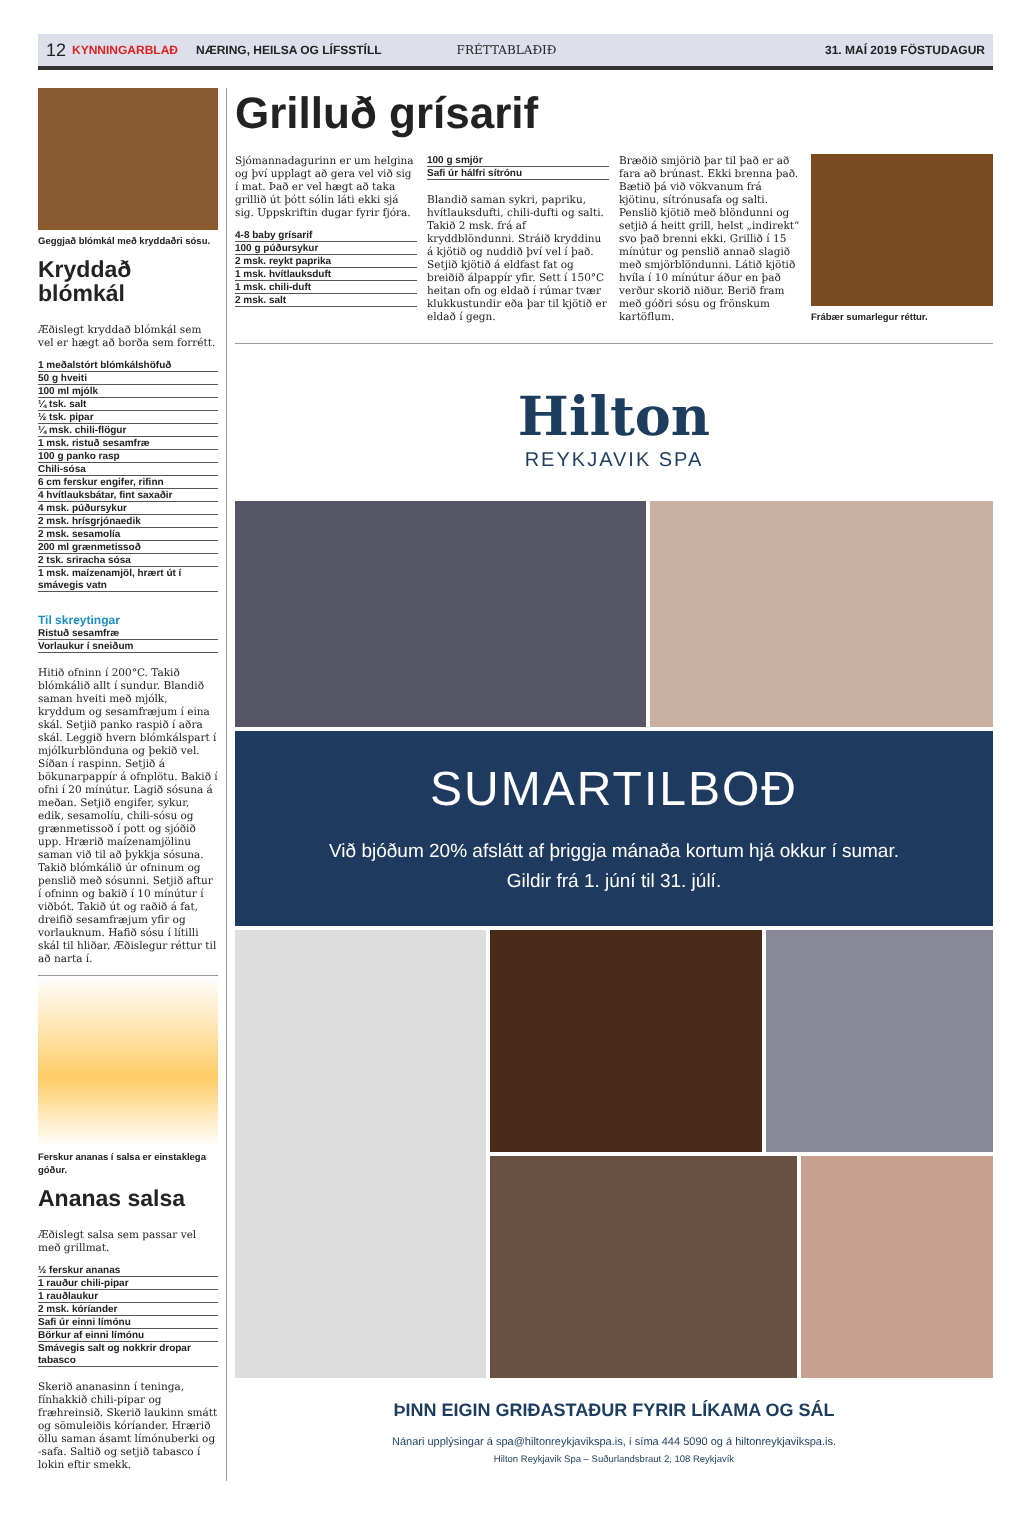12 KYNNINGARBLAÐ NÆRING, HEILSA OG LÍFSSTÍLL FRÉTTABLAÐIÐ 31. MAÍ 2019 FÖSTUDAGUR
Geggjað blómkál með kryddaðri sósu.
Kryddað blómkál
Æðislegt kryddað blómkál sem vel er hægt að borða sem forrétt.
1 meðalstórt blómkálshöfuð
50 g hveiti
100 ml mjólk
¼ tsk. salt
½ tsk. pipar
¼ msk. chili-flögur
1 msk. ristuð sesamfræ
100 g panko rasp
Chili-sósa
6 cm ferskur engifer, rifinn
4 hvítlauksbátar, fint saxaðir
4 msk. púðursykur
2 msk. hrísgrjónaedik
2 msk. sesamolía
200 ml grænmetissoð
2 tsk. sriracha sósa
1 msk. maízenamjöl, hrært út í smávegis vatn
Til skreytingar
Ristuð sesamfræ
Vorlaukur í sneiðum
Hitið ofninn í 200°C. Takið blómkálið allt í sundur. Blandið saman hveiti með mjólk, kryddum og sesamfræjum í eina skál. Setjið panko raspið í aðra skál. Leggið hvern blómkálspart í mjólkurblönduna og þekið vel. Síðan í raspinn. Setjið á bökunarpappír á ofnplötu. Bakið í ofni í 20 mínútur. Lagið sósuna á meðan. Setjið engifer, sykur, edik, sesamolíu, chili-sósu og grænmetissoð í pott og sjóðið upp. Hrærið maízenamjölinu saman við til að þykkja sósuna. Takið blómkálið úr ofninum og penslið með sósunni. Setjið aftur í ofninn og bakið í 10 mínútur í viðbót. Takið út og raðið á fat, dreifið sesamfræjum yfir og vorlauknum. Hafið sósu í lítilli skál til hliðar. Æðislegur réttur til að narta í.
Ferskur ananas í salsa er einstaklega góður.
Ananas salsa
Æðislegt salsa sem passar vel með grillmat.
½ ferskur ananas
1 rauður chili-pipar
1 rauðlaukur
2 msk. kóríander
Safi úr einni límónu
Börkur af einni límónu
Smávegis salt og nokkrir dropar tabasco
Skerið ananasinn í teninga, fínhakkið chili-pipar og fræhreinsið. Skerið laukinn smátt og sömuleiðis kóríander. Hrærið öllu saman ásamt límónuberki og -safa. Saltið og setjið tabasco í lokin eftir smekk.
Grilluð grísarif
Sjómannadagurinn er um helgina og því upplagt að gera vel við sig í mat. Það er vel hægt að taka grillið út þótt sólin láti ekki sjá sig. Uppskriftin dugar fyrir fjóra.
4-8 baby grísarif
100 g púðursykur
2 msk. reykt paprika
1 msk. hvítlauksduft
1 msk. chili-duft
2 msk. salt
100 g smjör
Safi úr hálfri sítrónu
Blandið saman sykri, papriku, hvítlauksdufti, chili-dufti og salti. Takið 2 msk. frá af kryddblöndunni. Stráið kryddinu á kjötið og nuddið því vel í það. Setjið kjötið á eldfast fat og breiðið álpappír yfir. Sett í 150°C heitan ofn og eldað í rúmar tvær klukkustundir eða þar til kjötið er eldað í gegn.
Bræðið smjörið þar til það er að fara að brúnast. Ekki brenna það. Bætið þá við vökvanum frá kjötinu, sítrónusafa og salti. Penslið kjötið með blöndunni og setjið á heitt grill, helst „indirekt“ svo það brenni ekki. Grillið í 15 mínútur og penslið annað slagið með smjörblöndunni. Látið kjötið hvíla í 10 mínútur áður en það verður skorið niður. Berið fram með góðri sósu og frönskum kartöflum.
Frábær sumarlegur réttur.
Hilton
REYKJAVIK SPA
SUMARTILBOÐ
Við bjóðum 20% afslátt af þriggja mánaða kortum hjá okkur í sumar.
Gildir frá 1. júní til 31. júlí.
ÞINN EIGIN GRIÐASTAÐUR FYRIR LÍKAMA OG SÁL
Nánari upplýsingar á spa@hiltonreykjavikspa.is, í síma 444 5090 og á hiltonreykjavikspa.is.
Hilton Reykjavik Spa – Suðurlandsbraut 2, 108 Reykjavík